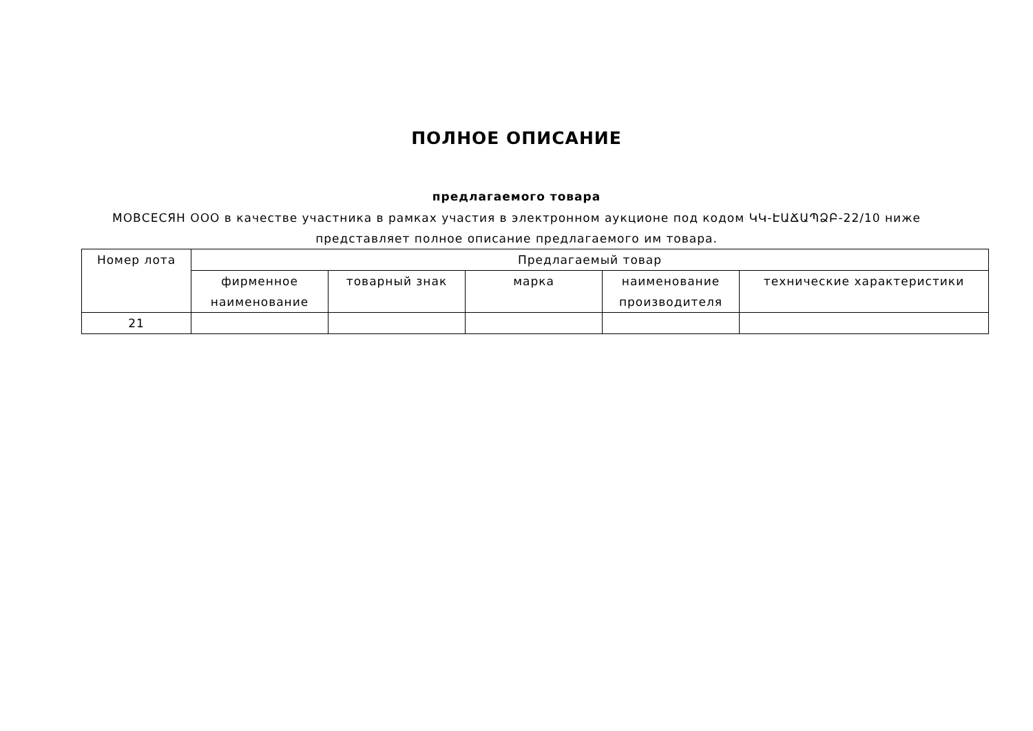ПОЛНОЕ ОПИСАНИЕ
предлагаемого товара
МОВСЕСЯН ООО в качестве участника в рамках участия в электронном аукционе под кодом ԿԿ-ԷԱՃԱՊՁԲ-22/10 ниже представляет полное описание предлагаемого им товара.
| Номер лота | Предлагаемый товар | | | | |
| --- | --- | --- | --- | --- | --- |
| | фирменное наименование | товарный знак | марка | наименование производителя | технические характеристики |
| 21 | | | | | |